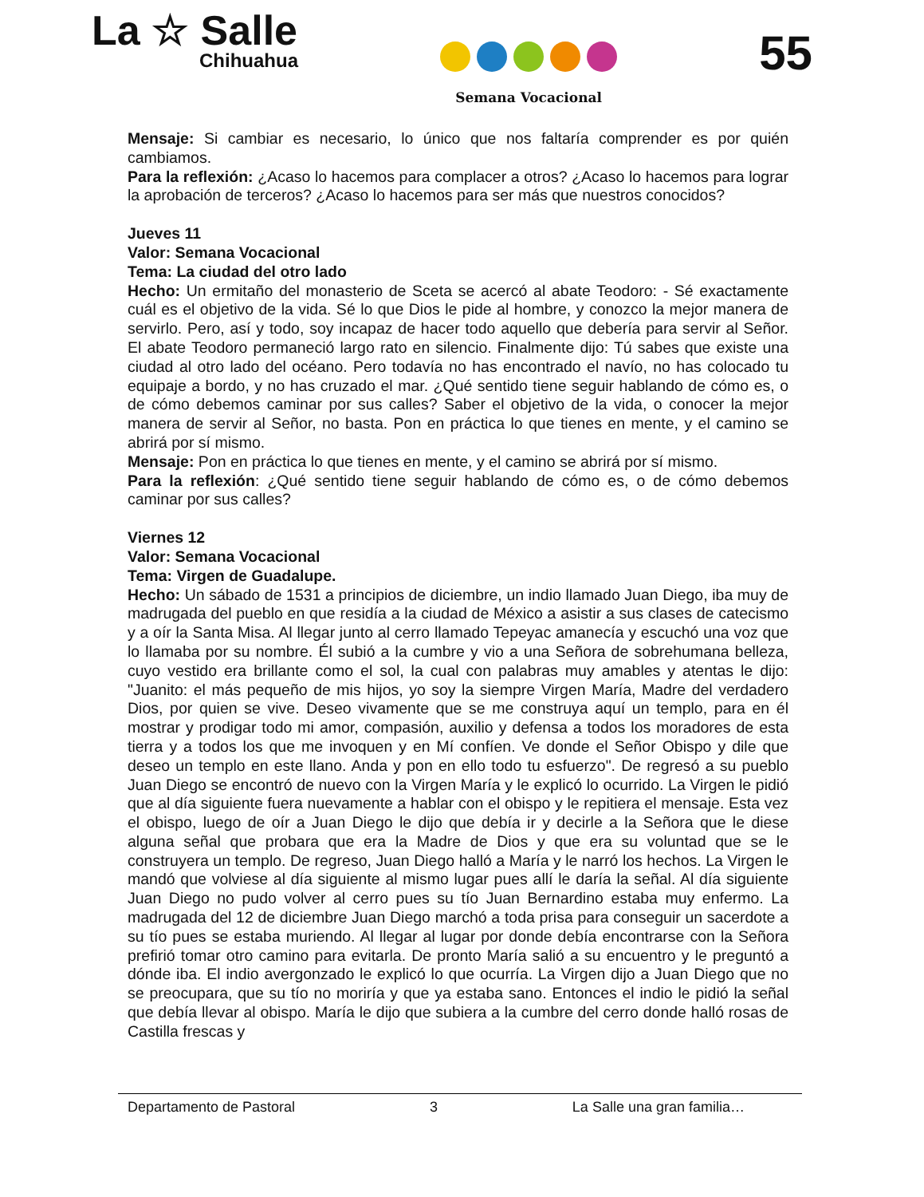La ☆ Salle
Chihuahua
Semana Vocacional
55
Mensaje: Si cambiar es necesario, lo único que nos faltaría comprender es por quién cambiamos.
Para la reflexión: ¿Acaso lo hacemos para complacer a otros? ¿Acaso lo hacemos para lograr la aprobación de terceros? ¿Acaso lo hacemos para ser más que nuestros conocidos?
Jueves 11
Valor: Semana Vocacional
Tema: La ciudad del otro lado
Hecho: Un ermitaño del monasterio de Sceta se acercó al abate Teodoro: - Sé exactamente cuál es el objetivo de la vida. Sé lo que Dios le pide al hombre, y conozco la mejor manera de servirlo. Pero, así y todo, soy incapaz de hacer todo aquello que debería para servir al Señor. El abate Teodoro permaneció largo rato en silencio. Finalmente dijo: Tú sabes que existe una ciudad al otro lado del océano. Pero todavía no has encontrado el navío, no has colocado tu equipaje a bordo, y no has cruzado el mar. ¿Qué sentido tiene seguir hablando de cómo es, o de cómo debemos caminar por sus calles? Saber el objetivo de la vida, o conocer la mejor manera de servir al Señor, no basta. Pon en práctica lo que tienes en mente, y el camino se abrirá por sí mismo.
Mensaje: Pon en práctica lo que tienes en mente, y el camino se abrirá por sí mismo.
Para la reflexión: ¿Qué sentido tiene seguir hablando de cómo es, o de cómo debemos caminar por sus calles?
Viernes 12
Valor: Semana Vocacional
Tema: Virgen de Guadalupe.
Hecho: Un sábado de 1531 a principios de diciembre, un indio llamado Juan Diego, iba muy de madrugada del pueblo en que residía a la ciudad de México a asistir a sus clases de catecismo y a oír la Santa Misa. Al llegar junto al cerro llamado Tepeyac amanecía y escuchó una voz que lo llamaba por su nombre. Él subió a la cumbre y vio a una Señora de sobrehumana belleza, cuyo vestido era brillante como el sol, la cual con palabras muy amables y atentas le dijo: "Juanito: el más pequeño de mis hijos, yo soy la siempre Virgen María, Madre del verdadero Dios, por quien se vive. Deseo vivamente que se me construya aquí un templo, para en él mostrar y prodigar todo mi amor, compasión, auxilio y defensa a todos los moradores de esta tierra y a todos los que me invoquen y en Mí confíen. Ve donde el Señor Obispo y dile que deseo un templo en este llano. Anda y pon en ello todo tu esfuerzo". De regresó a su pueblo Juan Diego se encontró de nuevo con la Virgen María y le explicó lo ocurrido. La Virgen le pidió que al día siguiente fuera nuevamente a hablar con el obispo y le repitiera el mensaje. Esta vez el obispo, luego de oír a Juan Diego le dijo que debía ir y decirle a la Señora que le diese alguna señal que probara que era la Madre de Dios y que era su voluntad que se le construyera un templo. De regreso, Juan Diego halló a María y le narró los hechos. La Virgen le mandó que volviese al día siguiente al mismo lugar pues allí le daría la señal. Al día siguiente Juan Diego no pudo volver al cerro pues su tío Juan Bernardino estaba muy enfermo. La madrugada del 12 de diciembre Juan Diego marchó a toda prisa para conseguir un sacerdote a su tío pues se estaba muriendo. Al llegar al lugar por donde debía encontrarse con la Señora prefirió tomar otro camino para evitarla. De pronto María salió a su encuentro y le preguntó a dónde iba. El indio avergonzado le explicó lo que ocurría. La Virgen dijo a Juan Diego que no se preocupara, que su tío no moriría y que ya estaba sano. Entonces el indio le pidió la señal que debía llevar al obispo. María le dijo que subiera a la cumbre del cerro donde halló rosas de Castilla frescas y
Departamento de Pastoral 3 La Salle una gran familia…